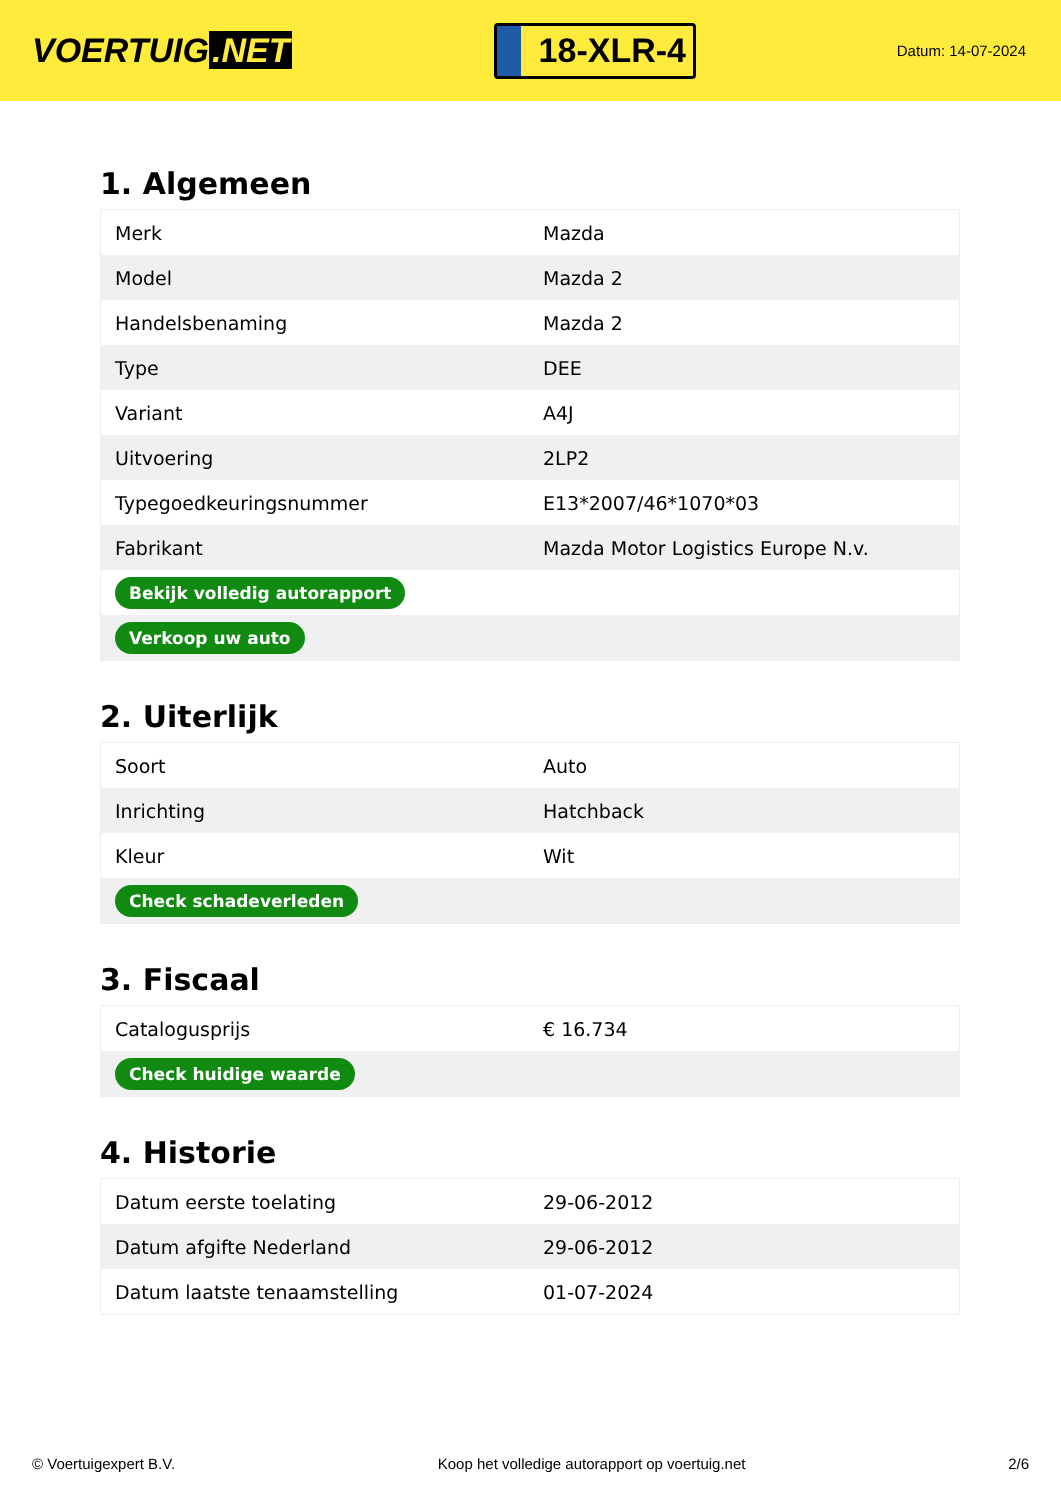VOERTUIG.NET
18-XLR-4
Datum: 14-07-2024
1. Algemeen
| Merk | Mazda |
| Model | Mazda 2 |
| Handelsbenaming | Mazda 2 |
| Type | DEE |
| Variant | A4J |
| Uitvoering | 2LP2 |
| Typegoedkeuringsnummer | E13*2007/46*1070*03 |
| Fabrikant | Mazda Motor Logistics Europe N.v. |
| Bekijk volledig autorapport | |
| Verkoop uw auto | |
2. Uiterlijk
| Soort | Auto |
| Inrichting | Hatchback |
| Kleur | Wit |
| Check schadeverleden | |
3. Fiscaal
| Catalogusprijs | € 16.734 |
| Check huidige waarde | |
4. Historie
| Datum eerste toelating | 29-06-2012 |
| Datum afgifte Nederland | 29-06-2012 |
| Datum laatste tenaamstelling | 01-07-2024 |
© Voertuigexpert B.V. Koop het volledige autorapport op voertuig.net 2/6